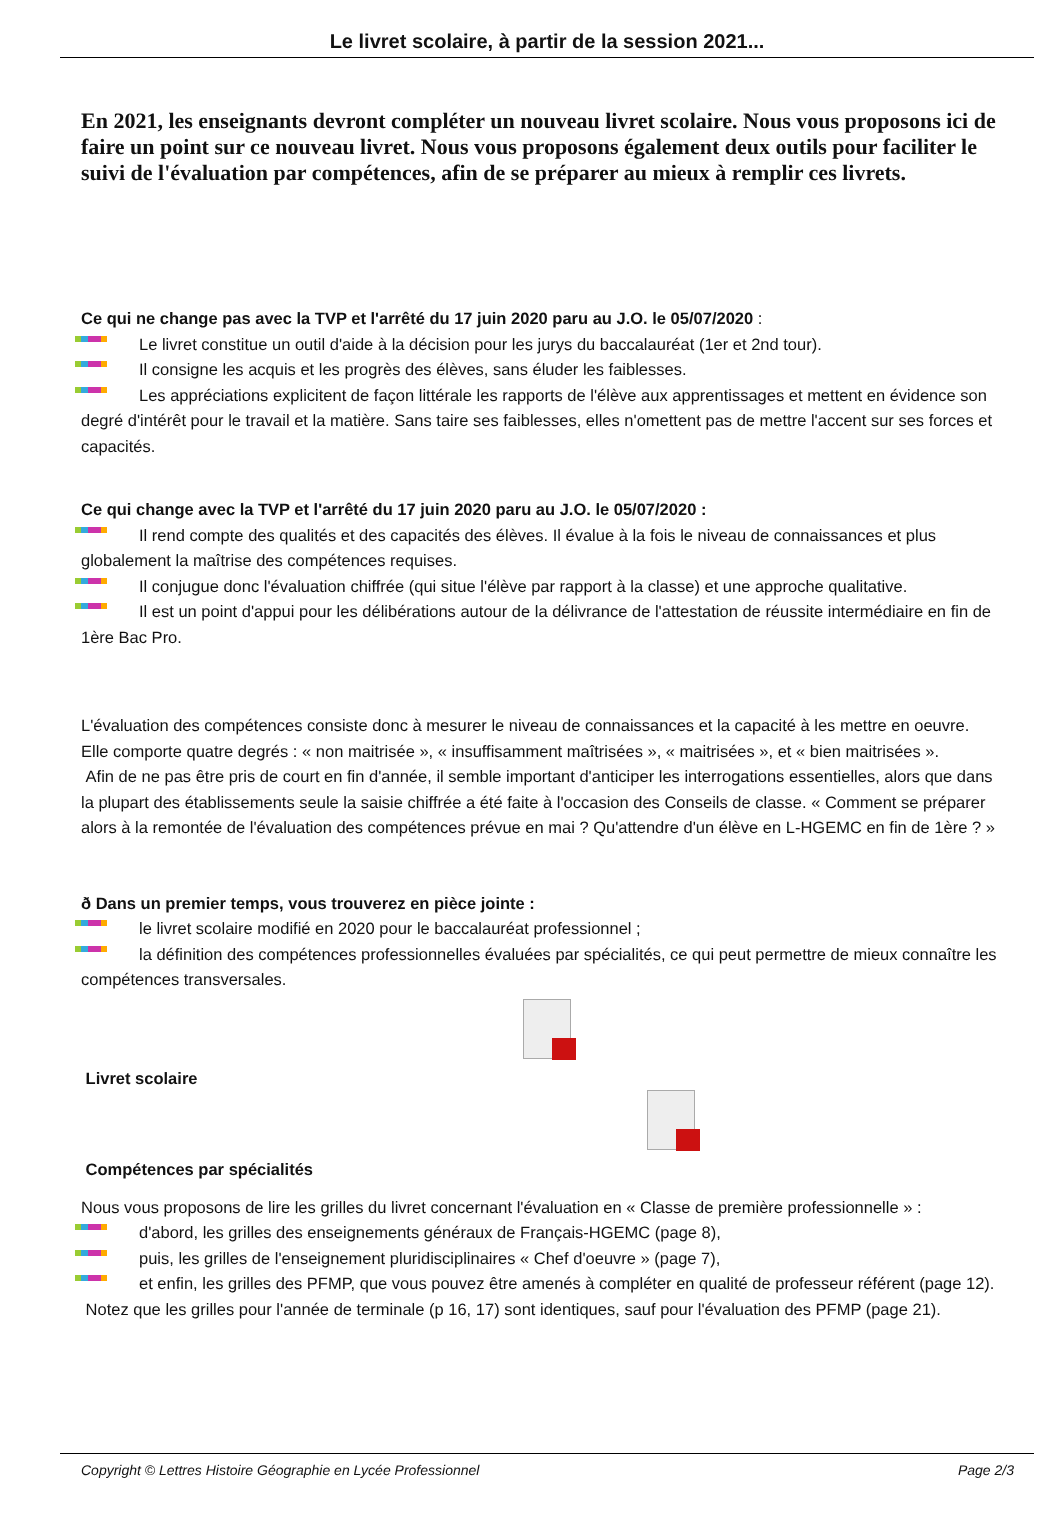Le livret scolaire, à partir de la session 2021...
En 2021, les enseignants devront compléter un nouveau livret scolaire. Nous vous proposons ici de faire un point sur ce nouveau livret. Nous vous proposons également deux outils pour faciliter le suivi de l'évaluation par compétences, afin de se préparer au mieux à remplir ces livrets.
Ce qui ne change pas avec la TVP et l'arrêté du 17 juin 2020 paru au J.O. le 05/07/2020 :
Le livret constitue un outil d'aide à la décision pour les jurys du baccalauréat (1er et 2nd tour).
Il consigne les acquis et les progrès des élèves, sans éluder les faiblesses.
Les appréciations explicitent de façon littérale les rapports de l'élève aux apprentissages et mettent en évidence son degré d'intérêt pour le travail et la matière. Sans taire ses faiblesses, elles n'omettent pas de mettre l'accent sur ses forces et capacités.
Ce qui change avec la TVP et l'arrêté du 17 juin 2020 paru au J.O. le 05/07/2020 :
Il rend compte des qualités et des capacités des élèves. Il évalue à la fois le niveau de connaissances et plus globalement la maîtrise des compétences requises.
Il conjugue donc l'évaluation chiffrée (qui situe l'élève par rapport à la classe) et une approche qualitative.
Il est un point d'appui pour les délibérations autour de la délivrance de l'attestation de réussite intermédiaire en fin de 1ère Bac Pro.
L'évaluation des compétences consiste donc à mesurer le niveau de connaissances et la capacité à les mettre en oeuvre. Elle comporte quatre degrés : « non maitrisée », « insuffisamment maîtrisées », « maitrisées », et « bien maitrisées ».
Afin de ne pas être pris de court en fin d'année, il semble important d'anticiper les interrogations essentielles, alors que dans la plupart des établissements seule la saisie chiffrée a été faite à l'occasion des Conseils de classe. « Comment se préparer alors à la remontée de l'évaluation des compétences prévue en mai ? Qu'attendre d'un élève en L-HGEMC en fin de 1ère ? »
ð Dans un premier temps, vous trouverez en pièce jointe :
le livret scolaire modifié en 2020 pour le baccalauréat professionnel ;
la définition des compétences professionnelles évaluées par spécialités, ce qui peut permettre de mieux connaître les compétences transversales.
Livret scolaire
Compétences par spécialités
Nous vous proposons de lire les grilles du livret concernant l'évaluation en « Classe de première professionnelle » :
d'abord, les grilles des enseignements généraux de Français-HGEMC (page 8),
puis, les grilles de l'enseignement pluridisciplinaires « Chef d'oeuvre » (page 7),
et enfin, les grilles des PFMP, que vous pouvez être amenés à compléter en qualité de professeur référent (page 12).
Notez que les grilles pour l'année de terminale (p 16, 17) sont identiques, sauf pour l'évaluation des PFMP (page 21).
Copyright © Lettres Histoire Géographie en Lycée Professionnel Page 2/3